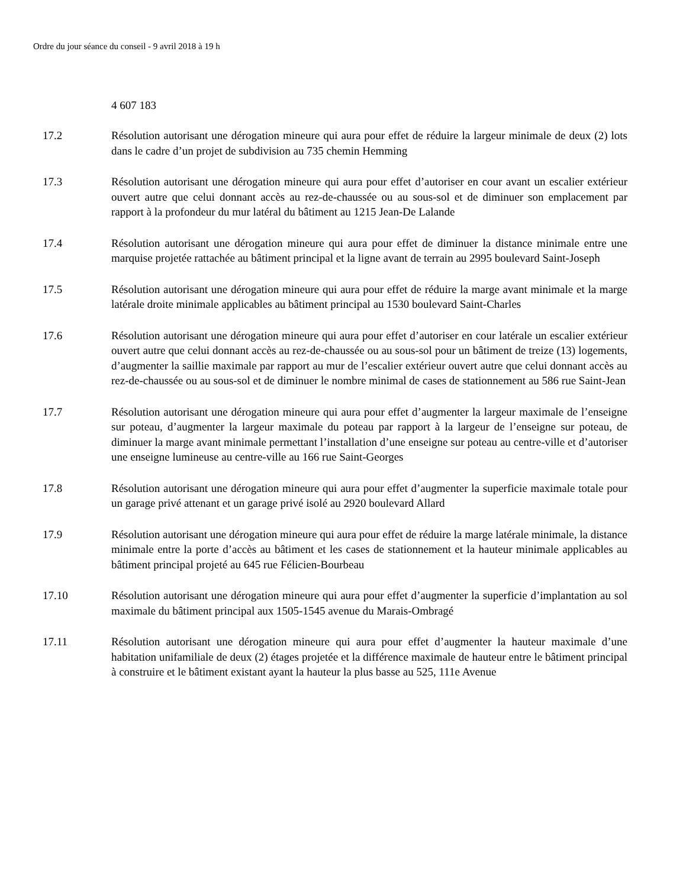Ordre du jour séance du conseil - 9 avril 2018 à 19 h
4 607 183
17.2 Résolution autorisant une dérogation mineure qui aura pour effet de réduire la largeur minimale de deux (2) lots dans le cadre d’un projet de subdivision au 735 chemin Hemming
17.3 Résolution autorisant une dérogation mineure qui aura pour effet d’autoriser en cour avant un escalier extérieur ouvert autre que celui donnant accès au rez-de-chaussée ou au sous-sol et de diminuer son emplacement par rapport à la profondeur du mur latéral du bâtiment au 1215 Jean-De Lalande
17.4 Résolution autorisant une dérogation mineure qui aura pour effet de diminuer la distance minimale entre une marquise projetée rattachée au bâtiment principal et la ligne avant de terrain au 2995 boulevard Saint-Joseph
17.5 Résolution autorisant une dérogation mineure qui aura pour effet de réduire la marge avant minimale et la marge latérale droite minimale applicables au bâtiment principal au 1530 boulevard Saint-Charles
17.6 Résolution autorisant une dérogation mineure qui aura pour effet d’autoriser en cour latérale un escalier extérieur ouvert autre que celui donnant accès au rez-de-chaussée ou au sous-sol pour un bâtiment de treize (13) logements, d’augmenter la saillie maximale par rapport au mur de l’escalier extérieur ouvert autre que celui donnant accès au rez-de-chaussée ou au sous-sol et de diminuer le nombre minimal de cases de stationnement au 586 rue Saint-Jean
17.7 Résolution autorisant une dérogation mineure qui aura pour effet d’augmenter la largeur maximale de l’enseigne sur poteau, d’augmenter la largeur maximale du poteau par rapport à la largeur de l’enseigne sur poteau, de diminuer la marge avant minimale permettant l’installation d’une enseigne sur poteau au centre-ville et d’autoriser une enseigne lumineuse au centre-ville au 166 rue Saint-Georges
17.8 Résolution autorisant une dérogation mineure qui aura pour effet d’augmenter la superficie maximale totale pour un garage privé attenant et un garage privé isolé au 2920 boulevard Allard
17.9 Résolution autorisant une dérogation mineure qui aura pour effet de réduire la marge latérale minimale, la distance minimale entre la porte d’accès au bâtiment et les cases de stationnement et la hauteur minimale applicables au bâtiment principal projeté au 645 rue Félicien-Bourbeau
17.10 Résolution autorisant une dérogation mineure qui aura pour effet d’augmenter la superficie d’implantation au sol maximale du bâtiment principal aux 1505-1545 avenue du Marais-Ombragé
17.11 Résolution autorisant une dérogation mineure qui aura pour effet d’augmenter la hauteur maximale d’une habitation unifamiliale de deux (2) étages projetée et la différence maximale de hauteur entre le bâtiment principal à construire et le bâtiment existant ayant la hauteur la plus basse au 525, 111e Avenue